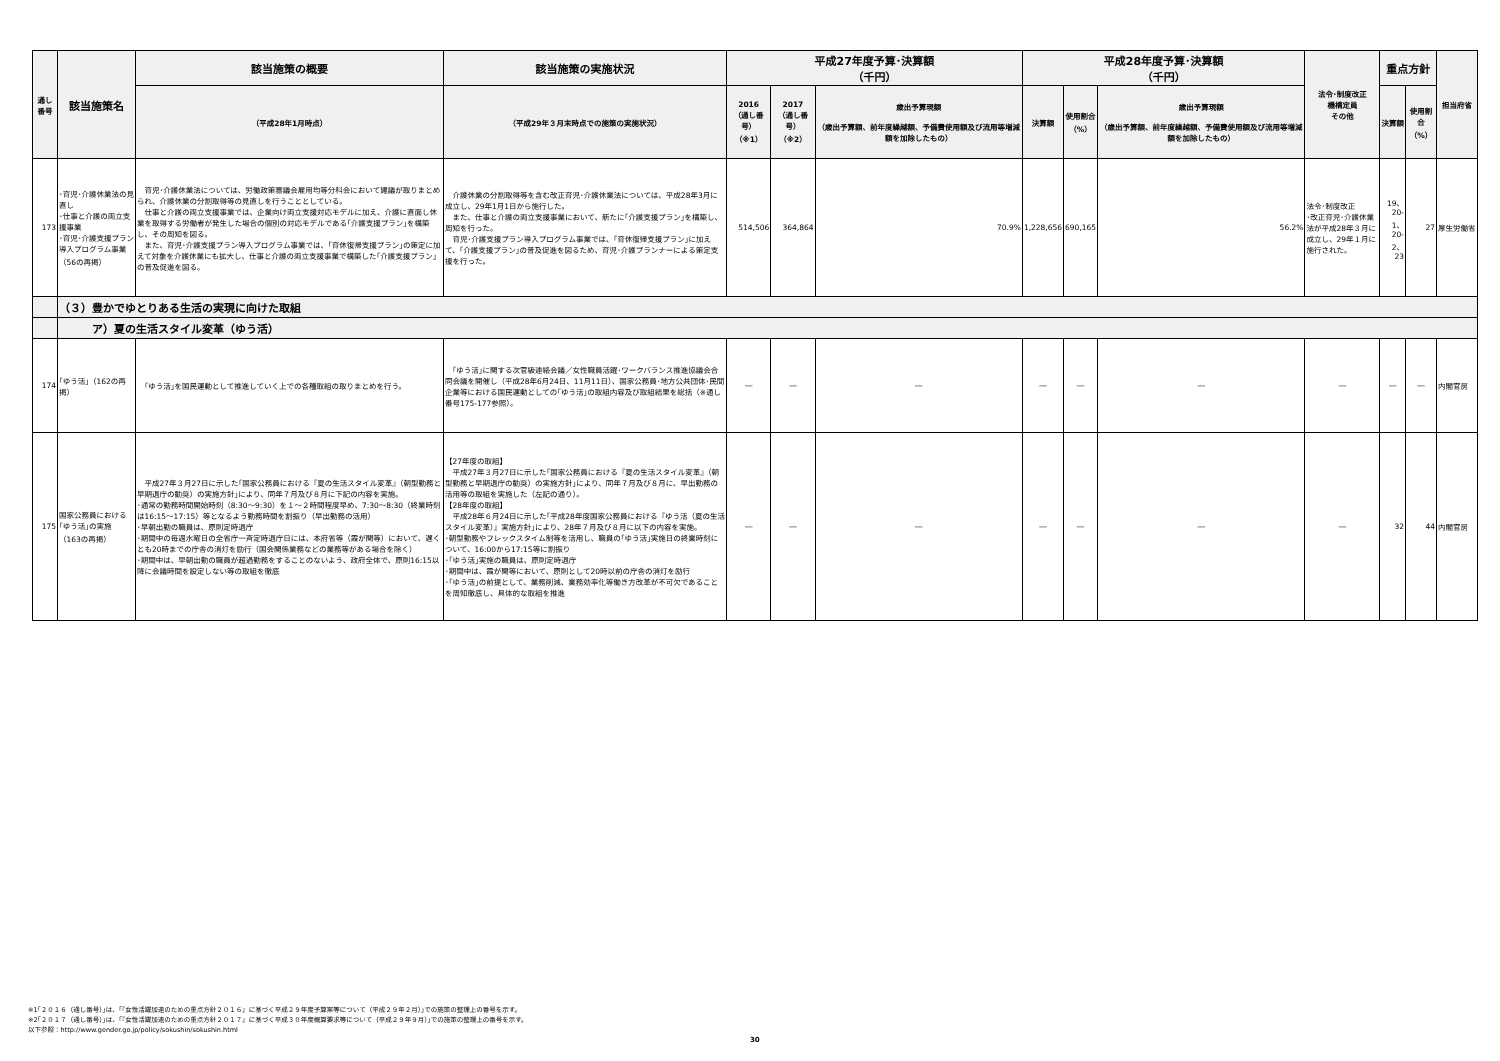| 通し番号 | 該当施策名 | 該当施策の概要 | 該当施策の実施状況 | 平成27年度予算･決算額 （千円） | | | 平成28年度予算･決算額 （千円） | | | 法令･制度改正 機構定員 その他 | 重点方針 | | 担当府省 |
| --- | --- | --- | --- | --- | --- | --- | --- | --- | --- | --- | --- | --- | --- |
| | | | | 2016 （通し番号） （※1） | 2017 （通し番号） （※2） | | | | | | | | |
| | | （平成28年1月時点） | （平成29年３月末時点での施策の実施状況） | | | 歳出予算現額 （歳出予算額、前年度繰越額、予備費使用額及び流用等増減額を加除したもの） | 決算額 | 使用割合 （%） | 歳出予算現額 （歳出予算額、前年度繰越額、予備費使用額及び流用等増減額を加除したもの） | | 決算額 | 使用割合 （%） | |
| 173 | ･育児･介護休業法の見直し ･仕事と介護の両立支援事業 ･育児･介護支援プラン導入プログラム事業 （56の再掲） | 育児･介護休業法については、労働政策審議会雇用均等分科会において建議が取りまとめられ、介護休業の分割取得等の見直しを行うこととしている。 仕事と介護の両立支援事業では、企業向け両立支援対応モデルに加え、介護に直面し休業を取得する労働者が発生した場合の個別の対応モデルである｢介護支援プラン｣を構築し、その周知を図る。 また、育児･介護支援プラン導入プログラム事業では、｢育休復帰支援プラン｣の策定に加えて対象を介護休業にも拡大し、仕事と介護の両立支援事業で構築した｢介護支援プラン｣の普及促進を図る。 | 介護休業の分割取得等を含む改正育児･介護休業法については、平成28年3月に成立し、29年1月1日から施行した。 また、仕事と介護の両立支援事業において、新たに｢介護支援プラン｣を構築し、周知を行った。 育児･介護支援プラン導入プログラム事業では、｢育休復帰支援プラン｣に加えて、｢介護支援プラン｣の普及促進を図るため、育児･介護プランナーによる策定支援を行った。 | 514,506 | 364,864 | 70.9% | 1,228,656 | 690,165 | 56.2% | 法令･制度改正 ･改正育児･介護休業法が平成28年３月に成立し、29年１月に施行された。 | 19、 20-1、 20-2、 23 | 27 | 厚生労働省 |
| | （３）豊かでゆとりある生活の実現に向けた取組 | | | | | | | | | | | | |
| | ア）夏の生活スタイル変革（ゆう活） | | | | | | | | | | | | |
| 174 | ｢ゆう活｣（162の再掲） | ｢ゆう活｣を国民運動として推進していく上での各種取組の取りまとめを行う。 | ｢ゆう活｣に関する次官級連絡会議／女性職員活躍･ワークバランス推進協議会合同会議を開催し（平成28年6月24日、11月11日）、国家公務員･地方公共団体･民間企業等における国民運動としての｢ゆう活｣の取組内容及び取組結果を総括（※通し番号175-177参照）。 | ― | ― | ― | ― | ― | ― | ― | ― | ― | 内閣官房 |
| 175 | 国家公務員における｢ゆう活｣の実施 （163の再掲） | 平成27年３月27日に示した｢国家公務員における『夏の生活スタイル変革』（朝型勤務と早期退庁の勧奨）の実施方針｣により、同年７月及び８月に下記の内容を実施。 ･通常の勤務時間開始時刻（8:30～9:30）を１～２時間程度早め、7:30～8:30（終業時刻は16:15～17:15）等となるよう勤務時間を割振り（早出勤務の活用） ･早朝出勤の職員は、原則定時退庁 ･期間中の毎週水曜日の全省庁一斉定時退庁日には、本府省等（霞が関等）において、遅くとも20時までの庁舎の消灯を励行（国会関係業務などの業務等がある場合を除く） ･期間中は、早朝出勤の職員が超過勤務をすることのないよう、政府全体で、原則16:15以降に会議時間を設定しない等の取組を徹底 | 【27年度の取組】 平成27年３月27日に示した｢国家公務員における『夏の生活スタイル変革』（朝型勤務と早期退庁の勧奨）の実施方針｣により、同年７月及び８月に、早出勤務の活用等の取組を実施した（左記の通り）。 【28年度の取組】 平成28年６月24日に示した｢平成28年度国家公務員における『ゆう活（夏の生活スタイル変革）』実施方針｣により、28年７月及び８月に以下の内容を実施。 ･朝型勤務やフレックスタイム制等を活用し、職員の｢ゆう活｣実施日の終業時刻について、16:00から17:15等に割振り ･｢ゆう活｣実施の職員は、原則定時退庁 ･期間中は、霞が関等において、原則として20時以前の庁舎の消灯を励行 ･｢ゆう活｣の前提として、業務削減、業務効率化等働き方改革が不可欠であることを周知徹底し、具体的な取組を推進 | ― | ― | ― | ― | ― | ― | ― | 32 | 44 | 内閣官房 |
※1｢２０１６（通し番号）｣は、｢『女性活躍加速のための重点方針２０１６』に基づく平成２９年度予算案等について（平成２９年２月）｣での施策の整理上の番号を示す。
※2｢２０１７（通し番号）｣は、｢『女性活躍加速のための重点方針２０１７』に基づく平成３０年度概算要求等について（平成２９年９月）｣での施策の整理上の番号を示す。
以下参照：http://www.gender.go.jp/policy/sokushin/sokushin.html
30